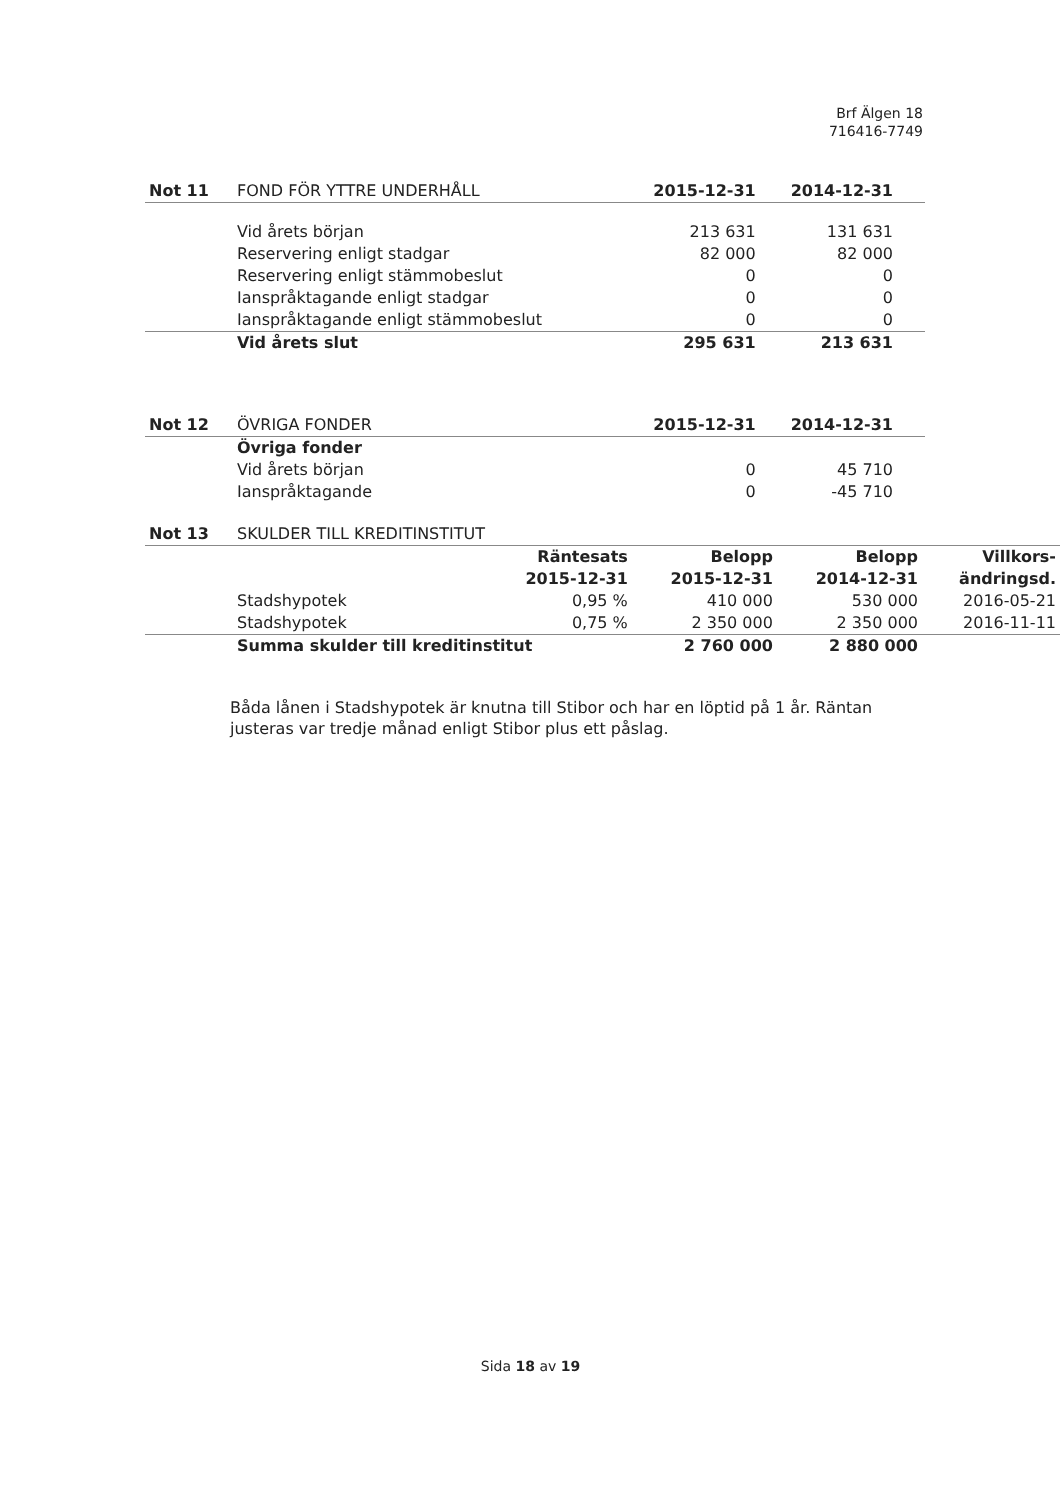Brf Älgen 18
716416-7749
| Not 11 | FOND FÖR YTTRE UNDERHÅLL | 2015-12-31 | 2014-12-31 | |
| | Vid årets början | 213 631 | 131 631 | |
| | Reservering enligt stadgar | 82 000 | 82 000 | |
| | Reservering enligt stämmobeslut | 0 | 0 | |
| | Ianspråktagande enligt stadgar | 0 | 0 | |
| | Ianspråktagande enligt stämmobeslut | 0 | 0 | |
| | Vid årets slut | 295 631 | 213 631 | |
| Not 12 | ÖVRIGA FONDER | 2015-12-31 | 2014-12-31 | |
| | Övriga fonder | | | |
| | Vid årets början | 0 | 45 710 | |
| | Ianspråktagande | 0 | -45 710 | |
| Not 13 | SKULDER TILL KREDITINSTITUT | | | | |
| | | Räntesats 2015-12-31 | Belopp 2015-12-31 | Belopp 2014-12-31 | Villkors- ändringsd. |
| | Stadshypotek | 0,95 % | 410 000 | 530 000 | 2016-05-21 |
| | Stadshypotek | 0,75 % | 2 350 000 | 2 350 000 | 2016-11-11 |
| | Summa skulder till kreditinstitut | | 2 760 000 | 2 880 000 | |
Båda lånen i Stadshypotek är knutna till Stibor och har en löptid på 1 år. Räntan justeras var tredje månad enligt Stibor plus ett påslag.
Sida 18 av 19